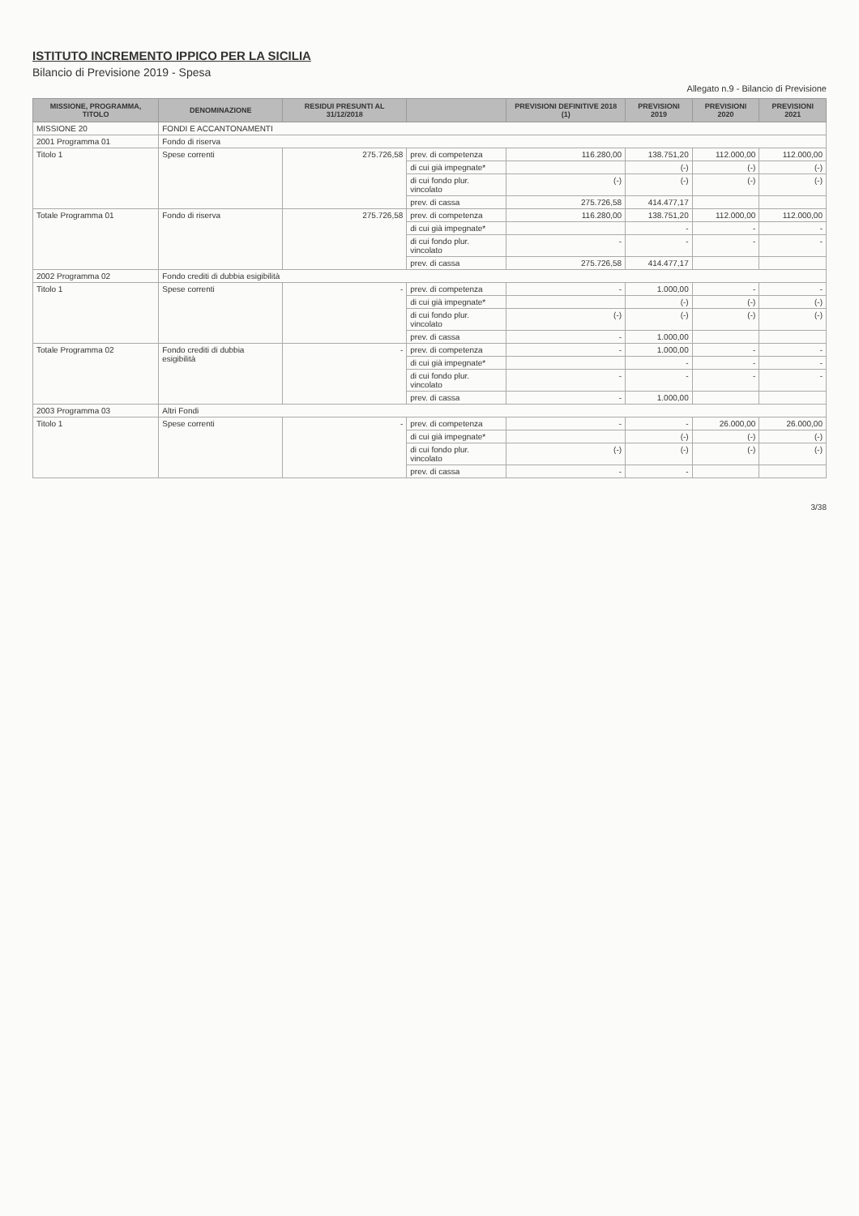ISTITUTO INCREMENTO IPPICO PER LA SICILIA
Bilancio di Previsione 2019 - Spesa
Allegato n.9 - Bilancio di Previsione
| MISSIONE, PROGRAMMA, TITOLO | DENOMINAZIONE | RESIDUI PRESUNTI AL 31/12/2018 | | PREVISIONI DEFINITIVE 2018 (1) | PREVISIONI 2019 | PREVISIONI 2020 | PREVISIONI 2021 |
| --- | --- | --- | --- | --- | --- | --- | --- |
| MISSIONE 20 | FONDI E ACCANTONAMENTI | | | | | | |
| 2001 Programma 01 | Fondo di riserva | | | | | | |
| Titolo 1 | Spese correnti | 275.726,58 | prev. di competenza | 116.280,00 | 138.751,20 | 112.000,00 | 112.000,00 |
| | | | di cui già impegnate* | | (-) | (-) | (-) |
| | | | di cui fondo plur. vincolato | (-) | (-) | (-) | (-) |
| | | | prev. di cassa | 275.726,58 | 414.477,17 | | |
| Totale Programma 01 | Fondo di riserva | 275.726,58 | prev. di competenza | 116.280,00 | 138.751,20 | 112.000,00 | 112.000,00 |
| | | | di cui già impegnate* | | - | - | - |
| | | | di cui fondo plur. vincolato | - | - | - | - |
| | | | prev. di cassa | 275.726,58 | 414.477,17 | | |
| 2002 Programma 02 | Fondo crediti di dubbia esigibilità | | | | | | |
| Titolo 1 | Spese correnti | - | prev. di competenza | - | 1.000,00 | - | - |
| | | | di cui già impegnate* | | (-) | (-) | (-) |
| | | | di cui fondo plur. vincolato | (-) | (-) | (-) | (-) |
| | | | prev. di cassa | - | 1.000,00 | | |
| Totale Programma 02 | Fondo crediti di dubbia esigibilità | - | prev. di competenza | - | 1.000,00 | - | - |
| | | | di cui già impegnate* | | - | - | - |
| | | | di cui fondo plur. vincolato | - | - | - | - |
| | | | prev. di cassa | - | 1.000,00 | | |
| 2003 Programma 03 | Altri Fondi | | | | | | |
| Titolo 1 | Spese correnti | - | prev. di competenza | - | - | 26.000,00 | 26.000,00 |
| | | | di cui già impegnate* | | (-) | (-) | (-) |
| | | | di cui fondo plur. vincolato | (-) | (-) | (-) | (-) |
| | | | prev. di cassa | - | - | | |
3/38